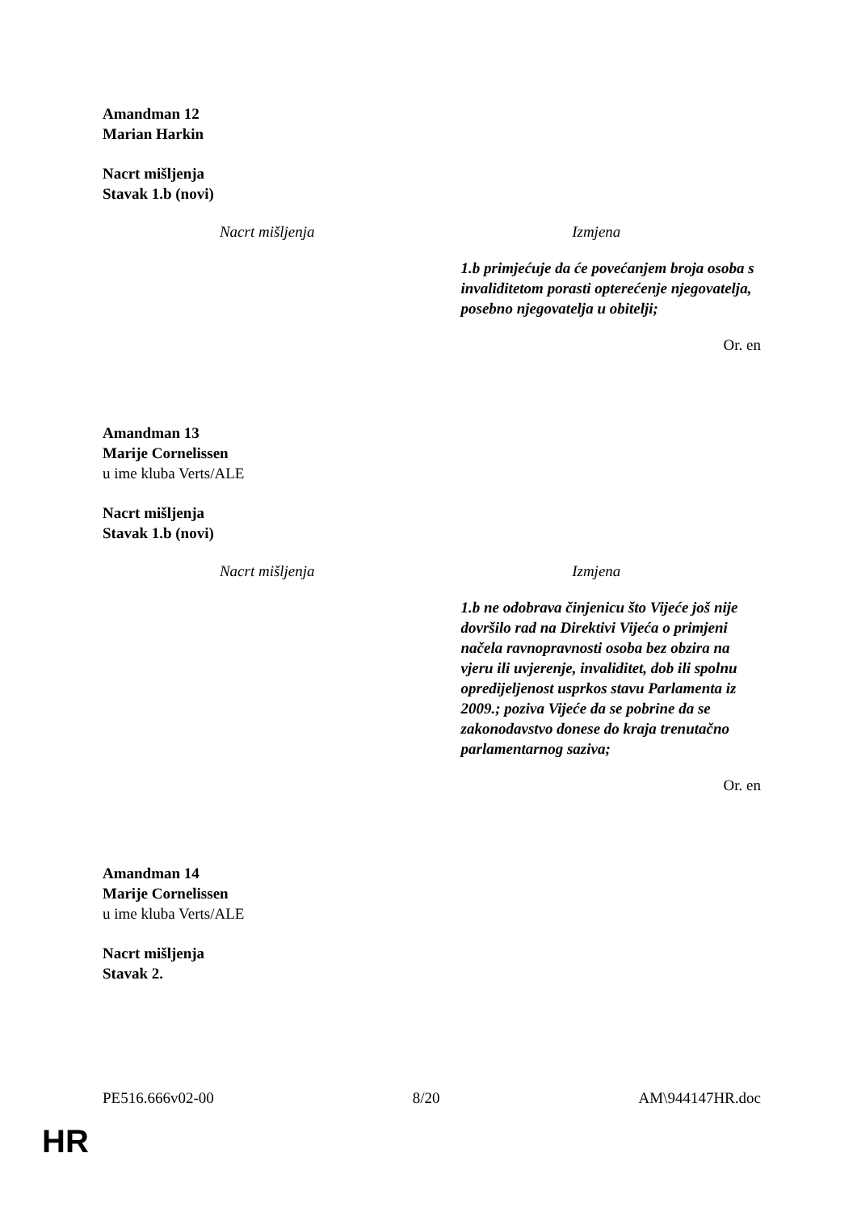Amandman 12
Marian Harkin
Nacrt mišljenja
Stavak 1.b (novi)
| Nacrt mišljenja | Izmjena |
| --- | --- |
| | 1.b primjećuje da će povećanjem broja osoba s invaliditetom porasti opterećenje njegovatelja, posebno njegovatelja u obitelji; |
Or. en
Amandman 13
Marije Cornelissen
u ime kluba Verts/ALE
Nacrt mišljenja
Stavak 1.b (novi)
| Nacrt mišljenja | Izmjena |
| --- | --- |
| | 1.b ne odobrava činjenicu što Vijeće još nije dovršilo rad na Direktivi Vijeća o primjeni načela ravnopravnosti osoba bez obzira na vjeru ili uvjerenje, invaliditet, dob ili spolnu opredijeljenost usprkos stavu Parlamenta iz 2009.; poziva Vijeće da se pobrine da se zakonodavstvo donese do kraja trenutačno parlamentarnog saziva; |
Or. en
Amandman 14
Marije Cornelissen
u ime kluba Verts/ALE
Nacrt mišljenja
Stavak 2.
PE516.666v02-00 8/20 AM\944147HR.doc
HR